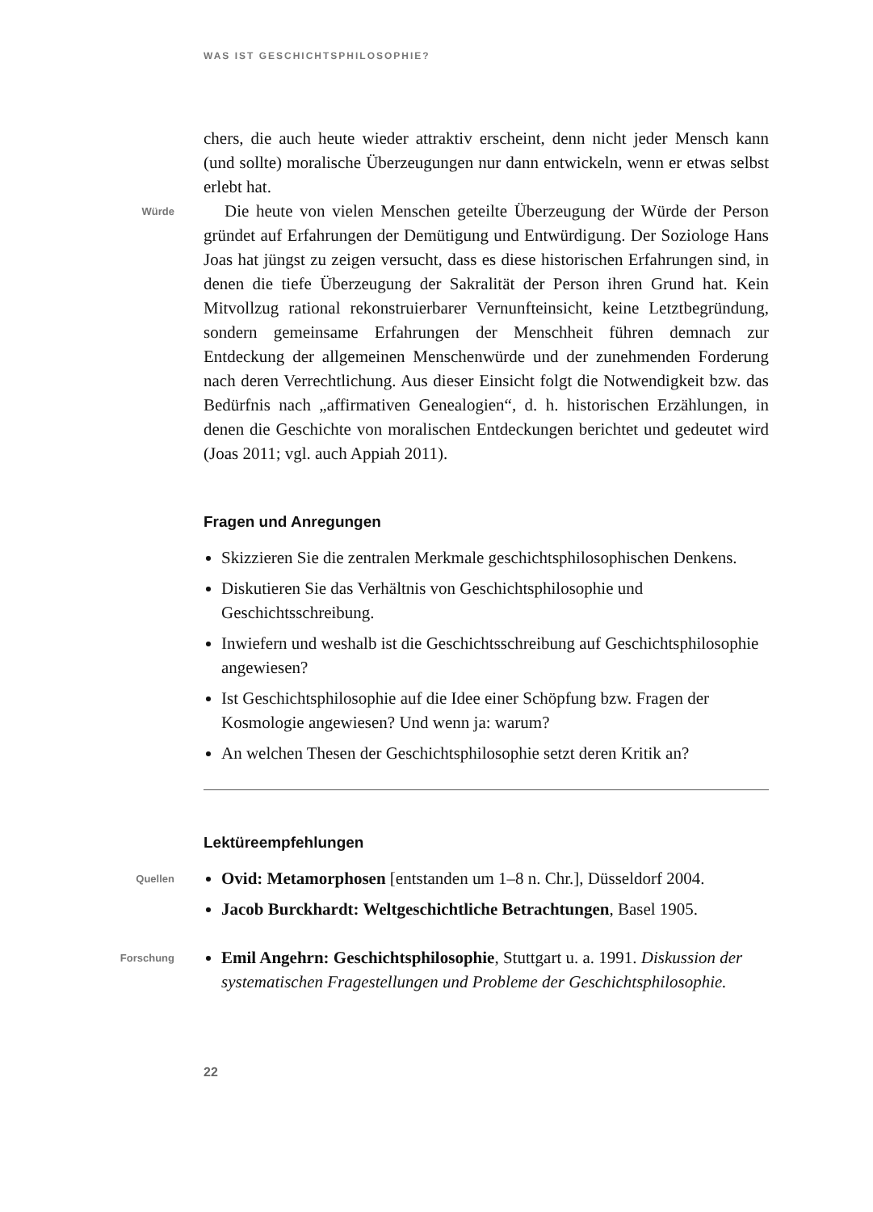WAS IST GESCHICHTSPHILOSOPHIE?
chers, die auch heute wieder attraktiv erscheint, denn nicht jeder Mensch kann (und sollte) moralische Überzeugungen nur dann entwickeln, wenn er etwas selbst erlebt hat.
Würde
Die heute von vielen Menschen geteilte Überzeugung der Würde der Person gründet auf Erfahrungen der Demütigung und Entwürdigung. Der Soziologe Hans Joas hat jüngst zu zeigen versucht, dass es diese historischen Erfahrungen sind, in denen die tiefe Überzeugung der Sakralität der Person ihren Grund hat. Kein Mitvollzug rational rekonstruierbarer Vernunfteinsicht, keine Letztbegründung, sondern gemeinsame Erfahrungen der Menschheit führen demnach zur Entdeckung der allgemeinen Menschenwürde und der zunehmenden Forderung nach deren Verrechtlichung. Aus dieser Einsicht folgt die Notwendigkeit bzw. das Bedürfnis nach „affirmativen Genealogien“, d. h. historischen Erzählungen, in denen die Geschichte von moralischen Entdeckungen berichtet und gedeutet wird (Joas 2011; vgl. auch Appiah 2011).
Fragen und Anregungen
Skizzieren Sie die zentralen Merkmale geschichtsphilosophischen Denkens.
Diskutieren Sie das Verhältnis von Geschichtsphilosophie und Geschichtsschreibung.
Inwiefern und weshalb ist die Geschichtsschreibung auf Geschichtsphilosophie angewiesen?
Ist Geschichtsphilosophie auf die Idee einer Schöpfung bzw. Fragen der Kosmologie angewiesen? Und wenn ja: warum?
An welchen Thesen der Geschichtsphilosophie setzt deren Kritik an?
Lektüreempfehlungen
Quellen
Ovid: Metamorphosen [entstanden um 1–8 n. Chr.], Düsseldorf 2004.
Jacob Burckhardt: Weltgeschichtliche Betrachtungen, Basel 1905.
Forschung
Emil Angehrn: Geschichtsphilosophie, Stuttgart u. a. 1991. Diskussion der systematischen Fragestellungen und Probleme der Geschichtsphilosophie.
22